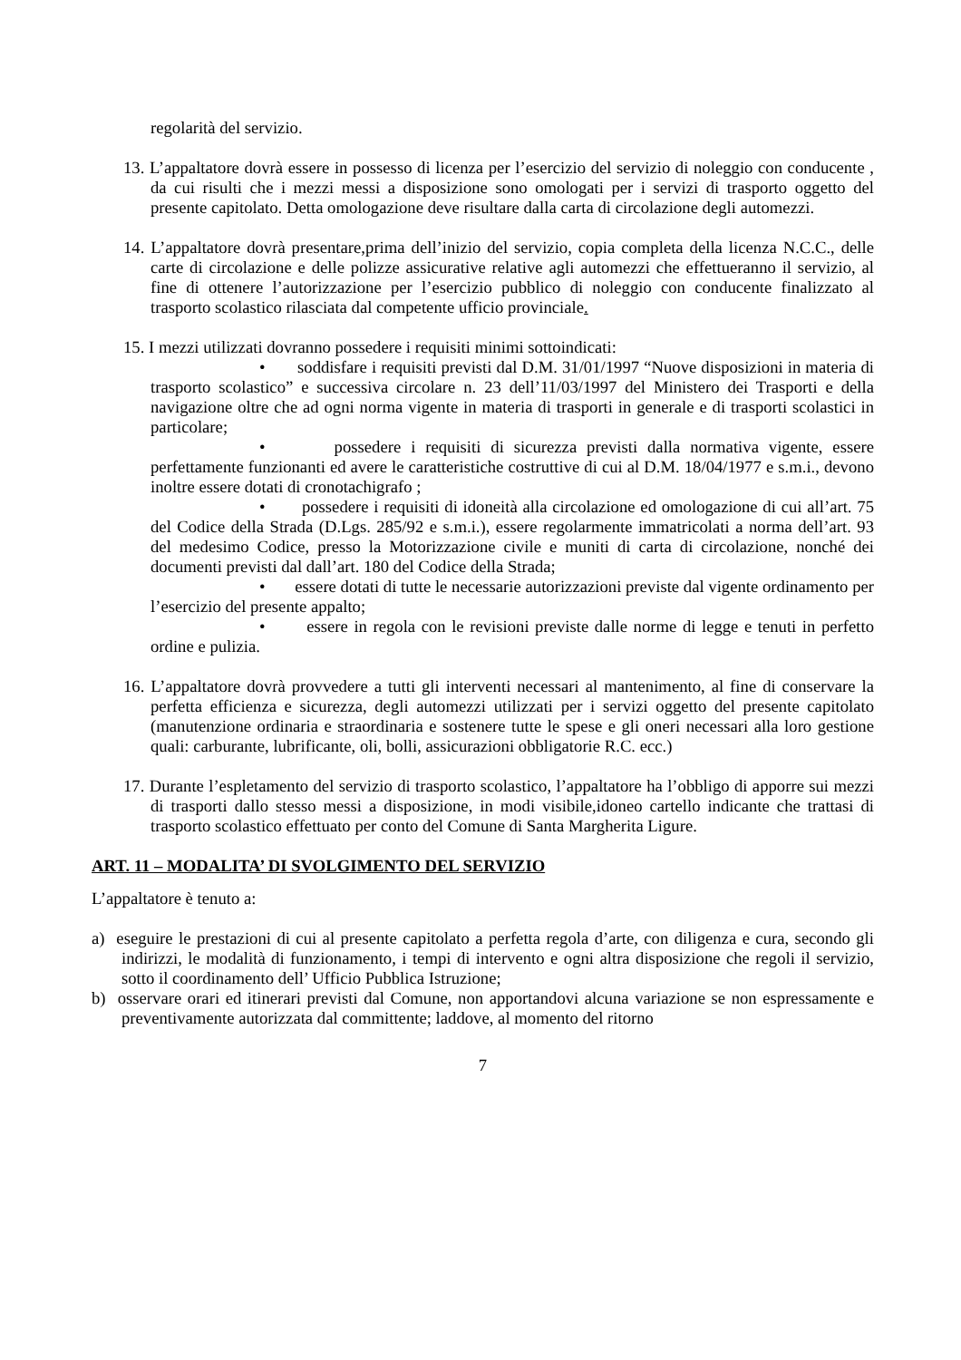regolarità del servizio.
13. L’appaltatore dovrà essere in possesso di licenza per l’esercizio del servizio di noleggio con conducente , da cui risulti che i mezzi messi a disposizione sono omologati per i servizi di trasporto oggetto del presente capitolato. Detta omologazione deve risultare dalla carta di circolazione degli automezzi.
14. L’appaltatore dovrà presentare,prima dell’inizio del servizio, copia completa della licenza N.C.C., delle carte di circolazione e delle polizze assicurative relative agli automezzi che effettueranno il servizio, al fine di ottenere l’autorizzazione per l’esercizio pubblico di noleggio con conducente finalizzato al trasporto scolastico rilasciata dal competente ufficio provinciale.
15. I mezzi utilizzati dovranno possedere i requisiti minimi sottoindicati:
• soddisfare i requisiti previsti dal D.M. 31/01/1997 “Nuove disposizioni in materia di trasporto scolastico” e successiva circolare n. 23 dell’11/03/1997 del Ministero dei Trasporti e della navigazione oltre che ad ogni norma vigente in materia di trasporti in generale e di trasporti scolastici in particolare;
• possedere i requisiti di sicurezza previsti dalla normativa vigente, essere perfettamente funzionanti ed avere le caratteristiche costruttive di cui al D.M. 18/04/1977 e s.m.i., devono inoltre essere dotati di cronotachigrafo ;
• possedere i requisiti di idoneità alla circolazione ed omologazione di cui all’art. 75 del Codice della Strada (D.Lgs. 285/92 e s.m.i.), essere regolarmente immatricolati a norma dell’art. 93 del medesimo Codice, presso la Motorizzazione civile e muniti di carta di circolazione, nonché dei documenti previsti dal dall’art. 180 del Codice della Strada;
• essere dotati di tutte le necessarie autorizzazioni previste dal vigente ordinamento per l’esercizio del presente appalto;
• essere in regola con le revisioni previste dalle norme di legge e tenuti in perfetto ordine e pulizia.
16. L’appaltatore dovrà provvedere a tutti gli interventi necessari al mantenimento, al fine di conservare la perfetta efficienza e sicurezza, degli automezzi utilizzati per i servizi oggetto del presente capitolato (manutenzione ordinaria e straordinaria e sostenere tutte le spese e gli oneri necessari alla loro gestione quali: carburante, lubrificante, oli, bolli, assicurazioni obbligatorie R.C. ecc.)
17. Durante l’espletamento del servizio di trasporto scolastico, l’appaltatore ha l’obbligo di apporre sui mezzi di trasporti dallo stesso messi a disposizione, in modi visibile,idoneo cartello indicante che trattasi di trasporto scolastico effettuato per conto del Comune di Santa Margherita Ligure.
ART. 11 – MODALITA’ DI SVOLGIMENTO DEL SERVIZIO
L’appaltatore è tenuto a:
a) eseguire le prestazioni di cui al presente capitolato a perfetta regola d’arte, con diligenza e cura, secondo gli indirizzi, le modalità di funzionamento, i tempi di intervento e ogni altra disposizione che regoli il servizio, sotto il coordinamento dell’ Ufficio Pubblica Istruzione;
b) osservare orari ed itinerari previsti dal Comune, non apportandovi alcuna variazione se non espressamente e preventivamente autorizzata dal committente; laddove, al momento del ritorno
7